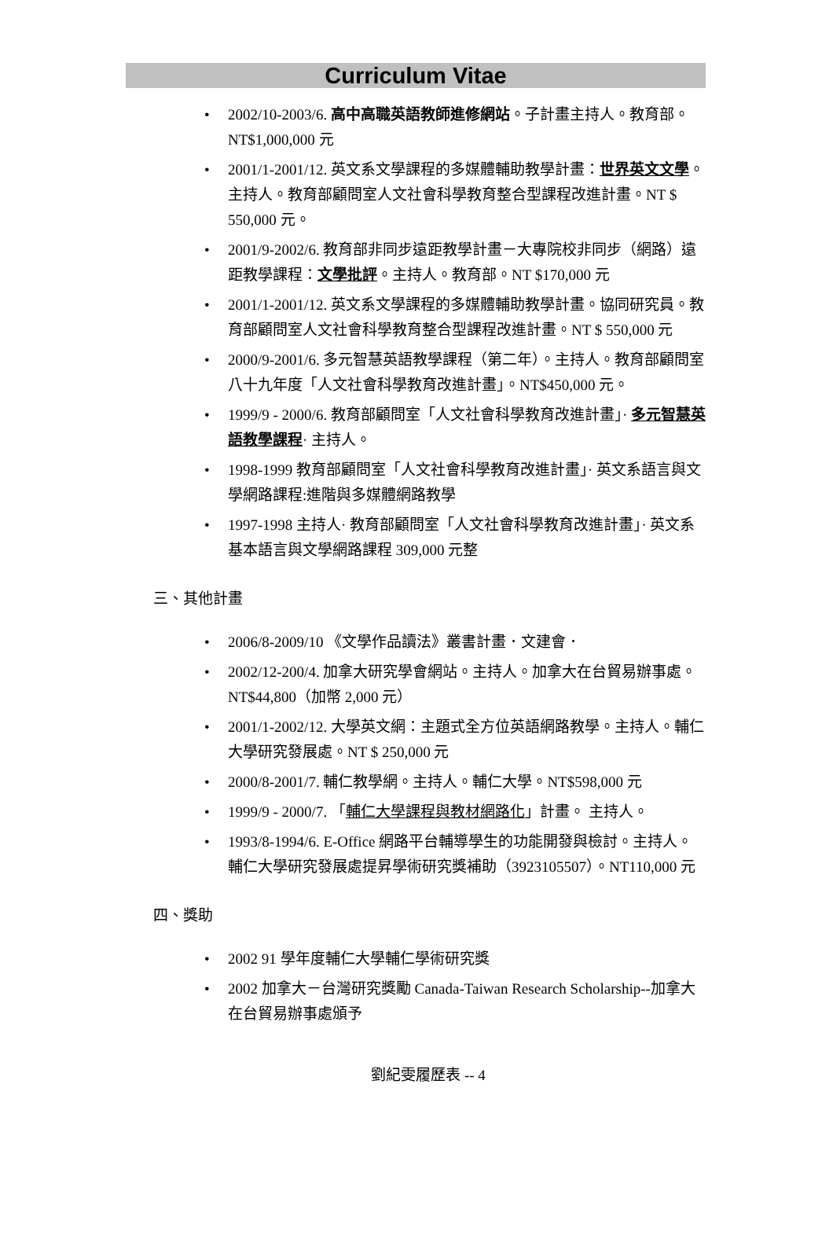Curriculum Vitae
2002/10-2003/6. 高中高職英語教師進修網站。子計畫主持人。教育部。NT$1,000,000 元
2001/1-2001/12. 英文系文學課程的多媒體輔助教學計畫：世界英文文學。主持人。教育部顧問室人文社會科學教育整合型課程改進計畫。NT $ 550,000 元。
2001/9-2002/6. 教育部非同步遠距教學計畫－大專院校非同步（網路）遠距教學課程：文學批評。主持人。教育部。NT $170,000 元
2001/1-2001/12. 英文系文學課程的多媒體輔助教學計畫。協同研究員。教育部顧問室人文社會科學教育整合型課程改進計畫。NT $ 550,000 元
2000/9-2001/6. 多元智慧英語教學課程（第二年）。主持人。教育部顧問室八十九年度「人文社會科學教育改進計畫」。NT$450,000 元。
1999/9 - 2000/6. 教育部顧問室「人文社會科學教育改進計畫」· 多元智慧英語教學課程· 主持人。
1998-1999 教育部顧問室「人文社會科學教育改進計畫」· 英文系語言與文學網路課程:進階與多媒體網路教學
1997-1998 主持人· 教育部顧問室「人文社會科學教育改進計畫」· 英文系基本語言與文學網路課程 309,000 元整
三、其他計畫
2006/8-2009/10 《文學作品讀法》叢書計畫．文建會．
2002/12-200/4. 加拿大研究學會網站。主持人。加拿大在台貿易辦事處。NT$44,800（加幣 2,000 元）
2001/1-2002/12. 大學英文網：主題式全方位英語網路教學。主持人。輔仁大學研究發展處。NT $ 250,000 元
2000/8-2001/7. 輔仁教學網。主持人。輔仁大學。NT$598,000 元
1999/9 - 2000/7. 「輔仁大學課程與教材網路化」計畫。 主持人。
1993/8-1994/6. E-Office 網路平台輔導學生的功能開發與檢討。主持人。輔仁大學研究發展處提昇學術研究獎補助（3923105507）。NT110,000 元
四、獎助
2002 91 學年度輔仁大學輔仁學術研究獎
2002 加拿大－台灣研究獎勵 Canada-Taiwan Research Scholarship--加拿大在台貿易辦事處頒予
劉紀雯履歷表 -- 4